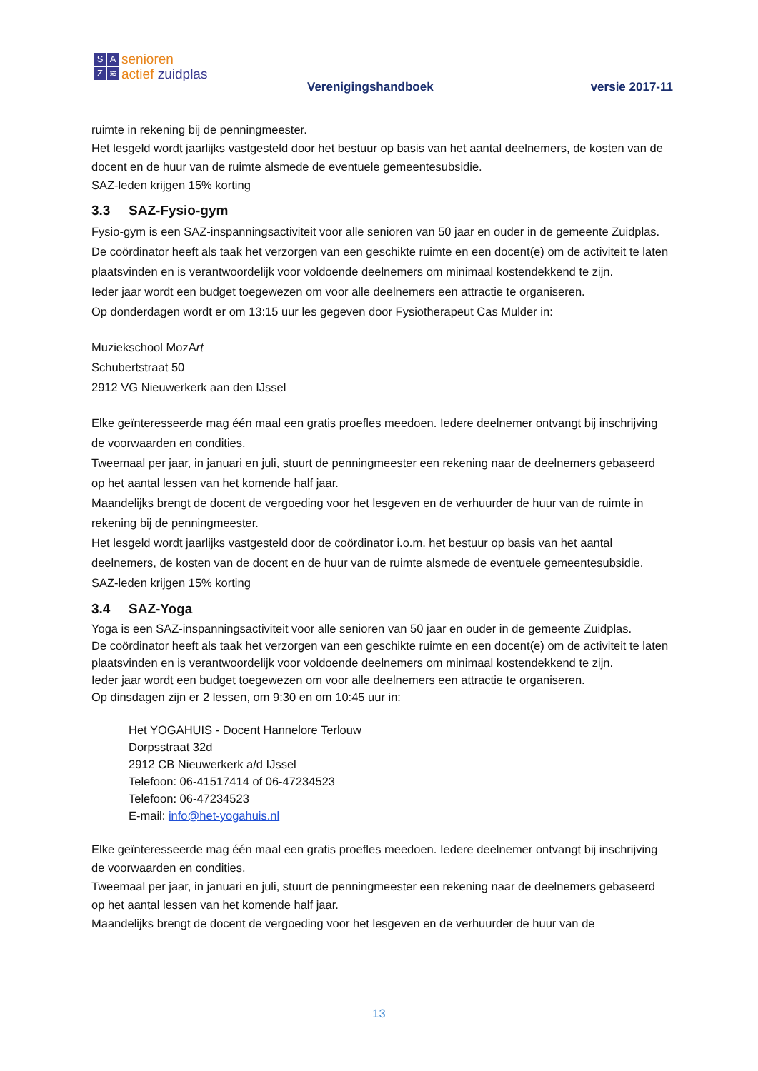SAZ ≋
senioren
actief zuidplas
Verenigingshandboek versie 2017-11
ruimte in rekening bij de penningmeester.
Het lesgeld wordt jaarlijks vastgesteld door het bestuur op basis van het aantal deelnemers, de kosten van de docent en de huur van de ruimte alsmede de eventuele gemeentesubsidie.
SAZ-leden krijgen 15% korting
3.3 SAZ-Fysio-gym
Fysio-gym is een SAZ-inspanningsactiviteit voor alle senioren van 50 jaar en ouder in de gemeente Zuidplas. De coördinator heeft als taak het verzorgen van een geschikte ruimte en een docent(e) om de activiteit te laten plaatsvinden en is verantwoordelijk voor voldoende deelnemers om minimaal kostendekkend te zijn.
Ieder jaar wordt een budget toegewezen om voor alle deelnemers een attractie te organiseren.
Op donderdagen wordt er om 13:15 uur les gegeven door Fysiotherapeut Cas Mulder in:
Muziekschool MozArt
Schubertstraat 50
2912 VG Nieuwerkerk aan den IJssel
Elke geïnteresseerde mag één maal een gratis proefles meedoen. Iedere deelnemer ontvangt bij inschrijving de voorwaarden en condities.
Tweemaal per jaar, in januari en juli, stuurt de penningmeester een rekening naar de deelnemers gebaseerd op het aantal lessen van het komende half jaar.
Maandelijks brengt de docent de vergoeding voor het lesgeven en de verhuurder de huur van de ruimte in rekening bij de penningmeester.
Het lesgeld wordt jaarlijks vastgesteld door de coördinator i.o.m. het bestuur op basis van het aantal deelnemers, de kosten van de docent en de huur van de ruimte alsmede de eventuele gemeentesubsidie. SAZ-leden krijgen 15% korting
3.4 SAZ-Yoga
Yoga is een SAZ-inspanningsactiviteit voor alle senioren van 50 jaar en ouder in de gemeente Zuidplas.
De coördinator heeft als taak het verzorgen van een geschikte ruimte en een docent(e) om de activiteit te laten plaatsvinden en is verantwoordelijk voor voldoende deelnemers om minimaal kostendekkend te zijn.
Ieder jaar wordt een budget toegewezen om voor alle deelnemers een attractie te organiseren.
Op dinsdagen zijn er 2 lessen, om 9:30 en om 10:45 uur in:
Het YOGAHUIS - Docent Hannelore Terlouw
Dorpsstraat 32d
2912 CB Nieuwerkerk a/d IJssel
Telefoon: 06-41517414 of 06-47234523
Telefoon: 06-47234523
E-mail: info@het-yogahuis.nl
Elke geïnteresseerde mag één maal een gratis proefles meedoen. Iedere deelnemer ontvangt bij inschrijving de voorwaarden en condities.
Tweemaal per jaar, in januari en juli, stuurt de penningmeester een rekening naar de deelnemers gebaseerd op het aantal lessen van het komende half jaar.
Maandelijks brengt de docent de vergoeding voor het lesgeven en de verhuurder de huur van de
13